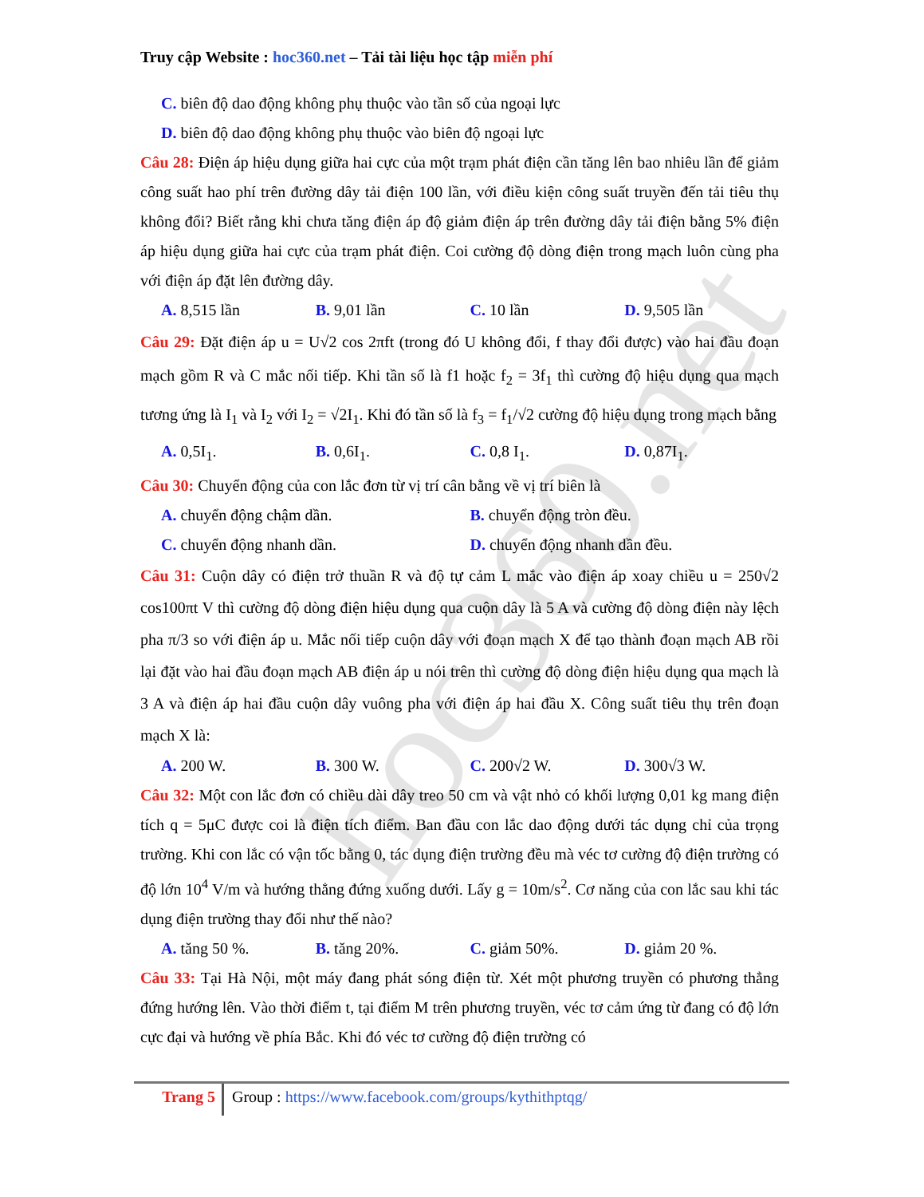hoc360.net
Truy cập Website : hoc360.net – Tải tài liệu học tập miễn phí
C. biên độ dao động không phụ thuộc vào tần số của ngoại lực
D. biên độ dao động không phụ thuộc vào biên độ ngoại lực
Câu 28: Điện áp hiệu dụng giữa hai cực của một trạm phát điện cần tăng lên bao nhiêu lần để giảm công suất hao phí trên đường dây tải điện 100 lần, với điều kiện công suất truyền đến tải tiêu thụ không đổi? Biết rằng khi chưa tăng điện áp độ giảm điện áp trên đường dây tải điện bằng 5% điện áp hiệu dụng giữa hai cực của trạm phát điện. Coi cường độ dòng điện trong mạch luôn cùng pha với điện áp đặt lên đường dây.
A. 8,515 lần B. 9,01 lần C. 10 lần D. 9,505 lần
Câu 29: Đặt điện áp u = U√2 cos 2πft (trong đó U không đổi, f thay đổi được) vào hai đầu đoạn mạch gồm R và C mắc nối tiếp. Khi tần số là f1 hoặc f<sub>2</sub> = 3f<sub>1</sub> thì cường độ hiệu dụng qua mạch tương ứng là I<sub>1</sub> và I<sub>2</sub> với I<sub>2</sub> = √2I<sub>1</sub>. Khi đó tần số là f<sub>3</sub> = f<sub>1</sub>/√2 cường độ hiệu dụng trong mạch bằng
A. 0,5I<sub>1</sub>. B. 0,6I<sub>1</sub>. C. 0,8 I<sub>1</sub>. D. 0,87I<sub>1</sub>.
Câu 30: Chuyển động của con lắc đơn từ vị trí cân bằng về vị trí biên là
A. chuyển động chậm dần. B. chuyển động tròn đều.
C. chuyển động nhanh dần. D. chuyển động nhanh dần đều.
Câu 31: Cuộn dây có điện trở thuần R và độ tự cảm L mắc vào điện áp xoay chiều u = 250√2 cos100πt V thì cường độ dòng điện hiệu dụng qua cuộn dây là 5 A và cường độ dòng điện này lệch pha π/3 so với điện áp u. Mắc nối tiếp cuộn dây với đoạn mạch X để tạo thành đoạn mạch AB rồi lại đặt vào hai đầu đoạn mạch AB điện áp u nói trên thì cường độ dòng điện hiệu dụng qua mạch là 3 A và điện áp hai đầu cuộn dây vuông pha với điện áp hai đầu X. Công suất tiêu thụ trên đoạn mạch X là:
A. 200 W. B. 300 W. C. 200√2 W. D. 300√3 W.
Câu 32: Một con lắc đơn có chiều dài dây treo 50 cm và vật nhỏ có khối lượng 0,01 kg mang điện tích q = 5μC được coi là điện tích điểm. Ban đầu con lắc dao động dưới tác dụng chỉ của trọng trường. Khi con lắc có vận tốc bằng 0, tác dụng điện trường đều mà véc tơ cường độ điện trường có độ lớn 10<sup>4</sup> V/m và hướng thẳng đứng xuống dưới. Lấy g = 10m/s<sup>2</sup>. Cơ năng của con lắc sau khi tác dụng điện trường thay đổi như thế nào?
A. tăng 50 %. B. tăng 20%. C. giảm 50%. D. giảm 20 %.
Câu 33: Tại Hà Nội, một máy đang phát sóng điện từ. Xét một phương truyền có phương thẳng đứng hướng lên. Vào thời điểm t, tại điểm M trên phương truyền, véc tơ cảm ứng từ đang có độ lớn cực đại và hướng về phía Bắc. Khi đó véc tơ cường độ điện trường có
Trang 5
Group : https://www.facebook.com/groups/kythithptqg/